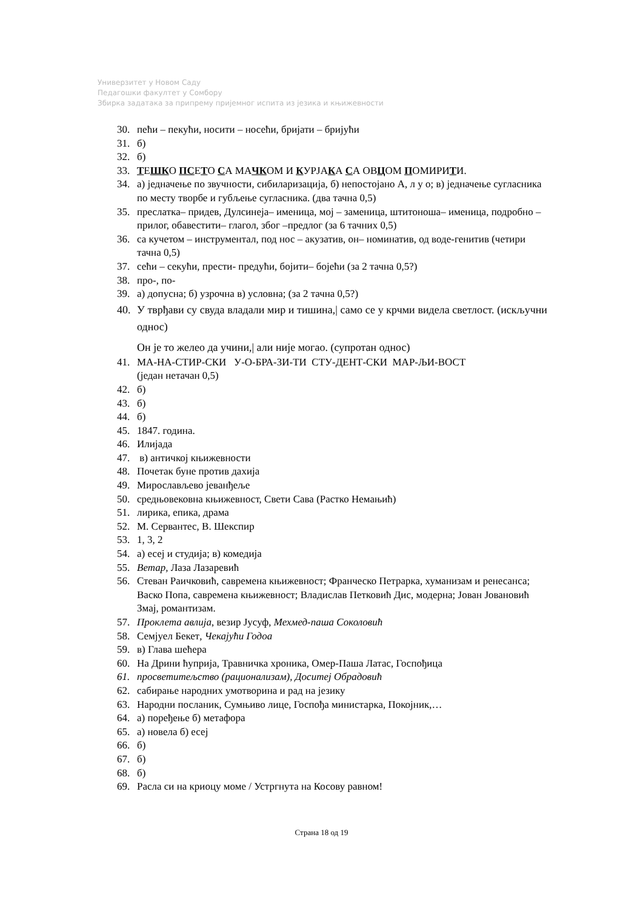Универзитет у Новом Саду
Педагошки факултет у Сомбору
Збирка задатака за припрему пријемног испита из језика и књижевности
30. пећи – пекући, носити – носећи, бријати – бријући
31. б)
32. б)
33. ТЕШКО ПСЕТО СА МАЧКОМ И КУРЈАКА СА ОВЦОМ ПОМИРИТИ.
34. а) једначење по звучности, сибиларизација, б) непостојано А, л у о; в) једначење сугласника по месту творбе и губљење сугласника. (два тачна 0,5)
35. преслатка– придев, Дулсинеја– именица, мој – заменица, штитоноша– именица, подробно – прилог, обавестити– глагол, због –предлог (за 6 тачних 0,5)
36. са кучетом – инструментал, под нос – акузатив, он– номинатив, од воде-генитив (четири тачна 0,5)
37. сећи – секући, прести- предући, бојити– бојећи (за 2 тачна 0,5?)
38. про-, по-
39. а) допусна; б) узрочна в) условна; (за 2 тачна 0,5?)
40. У тврђави су свуда владали мир и тишина,| само се у крчми видела светлост. (искључни однос)
Он је то желео да учини,| али није могао. (супротан однос)
41. МА-НА-СТИР-СКИ У-О-БРА-ЗИ-ТИ СТУ-ДЕНТ-СКИ МАР-ЉИ-ВОСТ
(један нетачан 0,5)
42. б)
43. б)
44. б)
45. 1847. година.
46. Илијада
47. в) античкој књижевности
48. Почетак буне против дахија
49. Мирослављево јеванђеље
50. средњовековна књижевност, Свети Сава (Растко Немањић)
51. лирика, епика, драма
52. М. Сервантес, В. Шекспир
53. 1, 3, 2
54. а) есеј и студија; в) комедија
55. Ветар, Лаза Лазаревић
56. Стеван Раичковић, савремена књижевност; Франческо Петрарка, хуманизам и ренесанса; Васко Попа, савремена књижевност; Владислав Петковић Дис, модерна; Јован Јовановић Змај, романтизам.
57. Проклета авлија, везир Јусуф, Мехмед-паша Соколовић
58. Семјуел Бекет, Чекајући Годоа
59. в) Глава шећера
60. На Дрини ћуприја, Травничка хроника, Омер-Паша Латас, Госпођица
61. просветитељство (рационализам), Доситеј Обрадовић
62. сабирање народних умотворина и рад на језику
63. Народни посланик, Сумњиво лице, Госпођа министарка, Покојник,…
64. а) поређење б) метафора
65. а) новела б) есеј
66. б)
67. б)
68. б)
69. Расла си на криоцу моме / Устргнута на Косову равном!
Страна 18 од 19